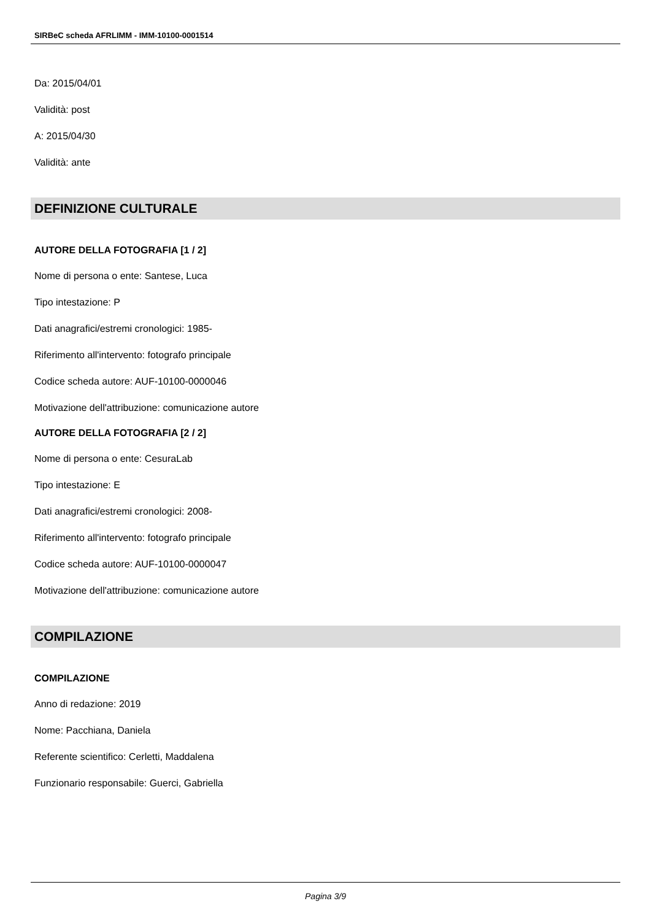SIRBeC scheda AFRLIMM - IMM-10100-0001514
Da: 2015/04/01
Validità: post
A: 2015/04/30
Validità: ante
DEFINIZIONE CULTURALE
AUTORE DELLA FOTOGRAFIA [1 / 2]
Nome di persona o ente: Santese, Luca
Tipo intestazione: P
Dati anagrafici/estremi cronologici: 1985-
Riferimento all'intervento: fotografo principale
Codice scheda autore: AUF-10100-0000046
Motivazione dell'attribuzione: comunicazione autore
AUTORE DELLA FOTOGRAFIA [2 / 2]
Nome di persona o ente: CesuraLab
Tipo intestazione: E
Dati anagrafici/estremi cronologici: 2008-
Riferimento all'intervento: fotografo principale
Codice scheda autore: AUF-10100-0000047
Motivazione dell'attribuzione: comunicazione autore
COMPILAZIONE
COMPILAZIONE
Anno di redazione: 2019
Nome: Pacchiana, Daniela
Referente scientifico: Cerletti, Maddalena
Funzionario responsabile: Guerci, Gabriella
Pagina 3/9